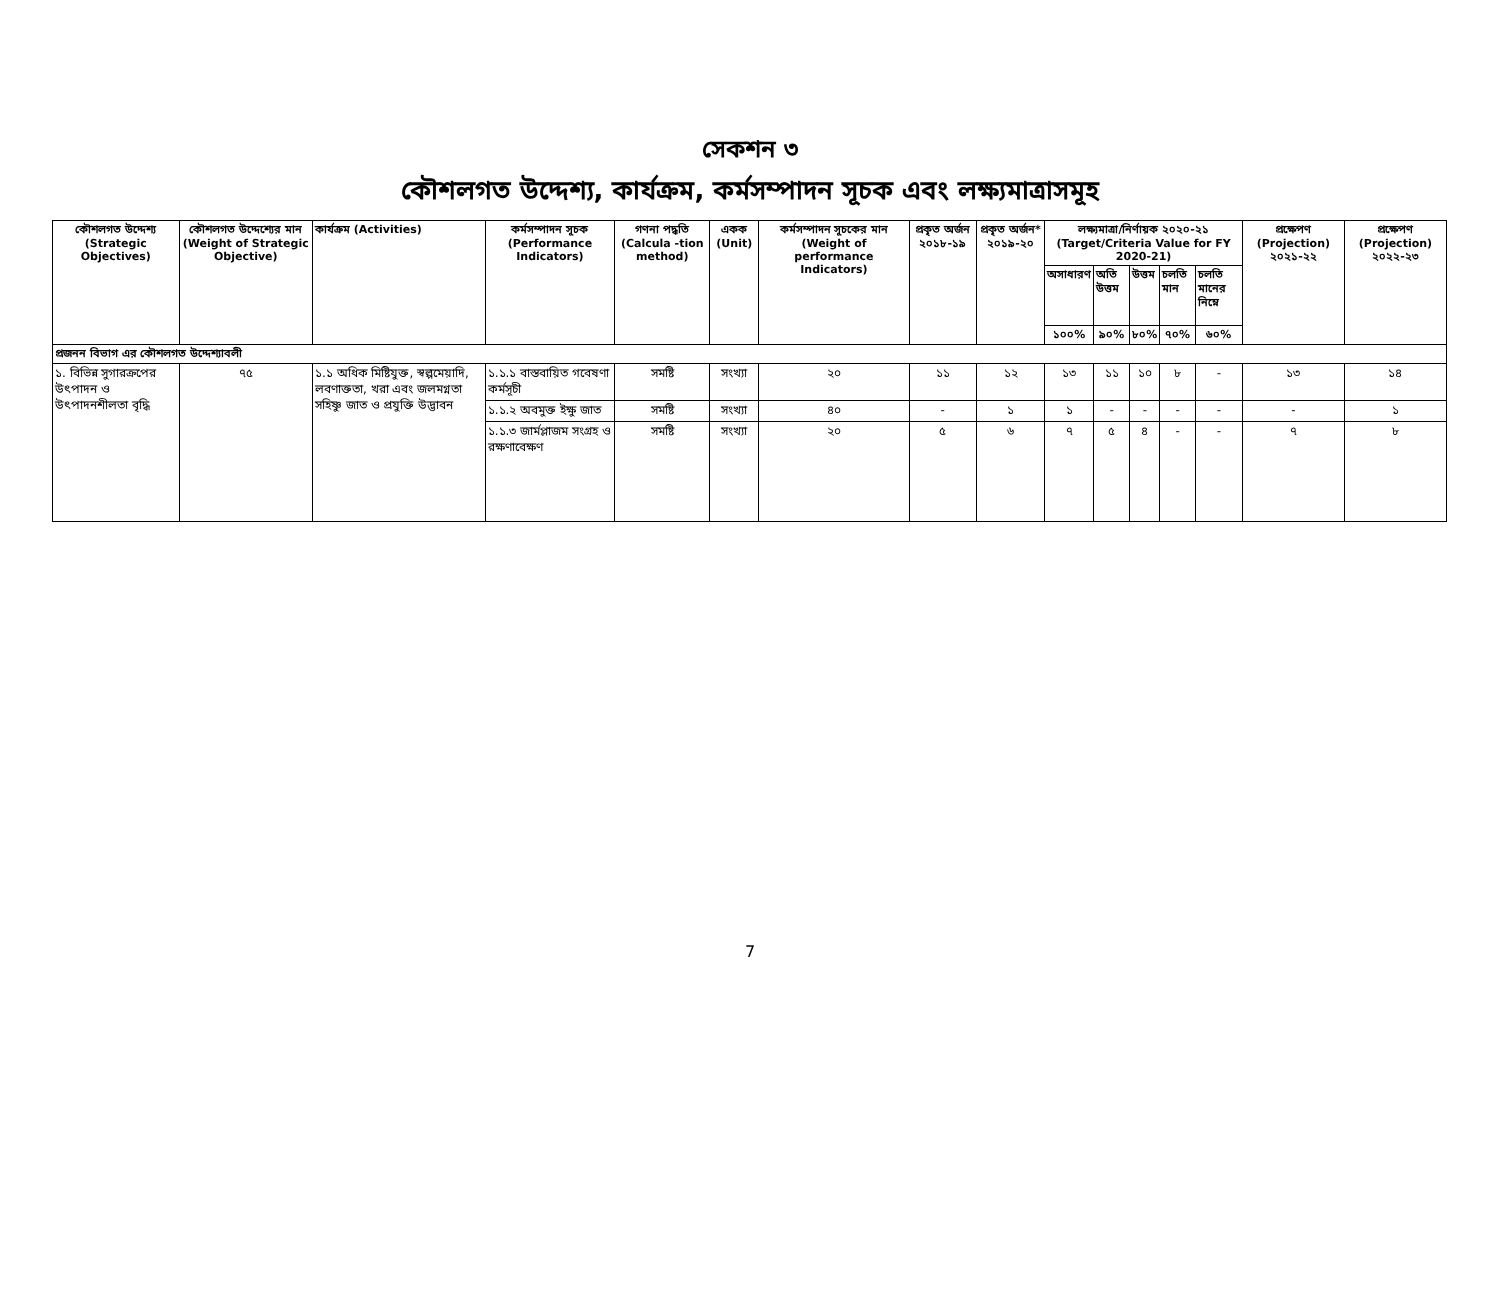সেকশন ৩
কৌশলগত উদ্দেশ্য, কার্যক্রম, কর্মসম্পাদন সূচক এবং লক্ষ্যমাত্রাসমূহ
| কৌশলগত উদ্দেশ্য (Strategic Objectives) | কৌশলগত উদ্দেশ্যের মান (Weight of Strategic Objective) | কার্যক্রম (Activities) | কর্মসম্পাদন সূচক (Performance Indicators) | গণনা পদ্ধতি (Calcula -tion method) | একক (Unit) | কর্মসম্পাদন সূচকের মান (Weight of performance Indicators) | প্রকৃত অর্জন ২০১৮-১৯ | প্রকৃত অর্জন* ২০১৯-২০ | লক্ষ্যমাত্রা/নির্ণায়ক ২০২০-২১ (Target/Criteria Value for FY 2020-21) | | | | | প্রক্ষেপণ (Projection) ২০২১-২২ | প্রক্ষেপণ (Projection) ২০২২-২৩ |
| --- | --- | --- | --- | --- | --- | --- | --- | --- | --- | --- | --- | --- | --- | --- | --- |
| | | | | | | | | | অসাধারণ | অতি উত্তম | উত্তম | চলতি মান | চলতি মানের নিম্নে | | |
| | | | | | | | | | ১০০% | ৯০% | ৮০% | ৭০% | ৬০% | | |
| প্রজনন বিভাগ এর কৌশলগত উদ্দেশ্যাবলী | | | | | | | | | | | | | | | |
| ১. বিভিন্ন সুগারক্রপের উৎপাদন ও উৎপাদনশীলতা বৃদ্ধি | ৭৫ | ১.১ অধিক মিষ্টিযুক্ত, স্বল্পমেয়াদি, লবণাক্ততা, খরা এবং জলমগ্নতা সহিষ্ণু জাত ও প্রযুক্তি উদ্ভাবন | ১.১.১ বাস্তবায়িত গবেষণা কর্মসূচী | সমষ্টি | সংখ্যা | ২০ | ১১ | ১২ | ১৩ | ১১ | ১০ | ৮ | - | ১৩ | ১৪ |
| | | | ১.১.২ অবমুক্ত ইক্ষু জাত | সমষ্টি | সংখ্যা | ৪০ | - | ১ | ১ | - | - | - | - | - | ১ |
| | | | ১.১.৩ জার্মপ্লাজম সংগ্রহ ও রক্ষণাবেক্ষণ | সমষ্টি | সংখ্যা | ২০ | ৫ | ৬ | ৭ | ৫ | ৪ | - | - | ৭ | ৮ |
7